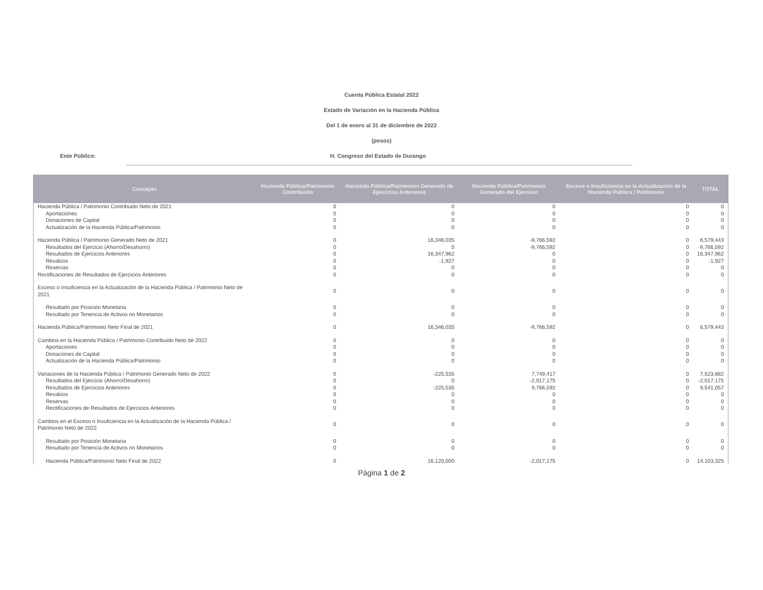Cuenta Pública Estatal 2022
Estado de Variación en la Hacienda Pública
Del 1 de enero al 31 de diciembre de 2022
(pesos)
Ente Público: H. Congreso del Estado de Durango
| Concepto | Hacienda Pública/Patrimonio Contribuido | Hacienda Pública/Patrimonio Generado de Ejercicios Anteriores | Hacienda Pública/Patrimonio Generado del Ejercicio | Exceso o Insuficiencia en la Actualización de la Hacienda Pública / Patrimonio | TOTAL |
| --- | --- | --- | --- | --- | --- |
| Hacienda Pública / Patrimonio Contribuido Neto de 2021 | 0 | 0 | 0 | 0 | 0 |
| Aportaciones | 0 | 0 | 0 | 0 | 0 |
| Donaciones de Capital | 0 | 0 | 0 | 0 | 0 |
| Actualización de la Hacienda Pública/Patrimonio | 0 | 0 | 0 | 0 | 0 |
| Hacienda Pública / Patrimonio Generado Neto de 2021 | 0 | 16,346,035 | -9,766,592 | 0 | 6,579,443 |
| Resultados del Ejercicio (Ahorro/Desahorro) | 0 | 0 | -9,766,592 | 0 | -9,766,592 |
| Resultados de Ejercicios Anteriores | 0 | 16,347,962 | 0 | 0 | 16,347,962 |
| Revalúos | 0 | -1,927 | 0 | 0 | -1,927 |
| Reservas | 0 | 0 | 0 | 0 | 0 |
| Rectificaciones de Resultados de Ejercicios Anteriores | 0 | 0 | 0 | 0 | 0 |
| Exceso o Insuficiencia en la Actualización de la Hacienda Pública / Patrimonio Neto de 2021 | 0 | 0 | 0 | 0 | 0 |
| Resultado por Posición Monetaria | 0 | 0 | 0 | 0 | 0 |
| Resultado por Tenencia de Activos no Monetarios | 0 | 0 | 0 | 0 | 0 |
| Hacienda Pública/Patrimonio Neto Final de 2021 | 0 | 16,346,035 | -9,766,592 | 0 | 6,579,443 |
| Cambios en la Hacienda Pública / Patrimonio Contribuido Neto de 2022 | 0 | 0 | 0 | 0 | 0 |
| Aportaciones | 0 | 0 | 0 | 0 | 0 |
| Donaciones de Capital | 0 | 0 | 0 | 0 | 0 |
| Actualización de la Hacienda Pública/Patrimonio | 0 | 0 | 0 | 0 | 0 |
| Variaciones de la Hacienda Pública / Patrimonio Generado Neto de 2022 | 0 | -225,535 | 7,749,417 | 0 | 7,523,882 |
| Resultados del Ejercicio (Ahorro/Desahorro) | 0 | 0 | -2,017,175 | 0 | -2,017,175 |
| Resultados de Ejercicios Anteriores | 0 | -225,535 | 9,766,592 | 0 | 9,541,057 |
| Revalúos | 0 | 0 | 0 | 0 | 0 |
| Reservas | 0 | 0 | 0 | 0 | 0 |
| Rectificaciones de Resultados de Ejercicios Anteriores | 0 | 0 | 0 | 0 | 0 |
| Cambios en el Exceso o Insuficiencia en la Actualización de la Hacienda Pública / Patrimonio Neto de 2022 | 0 | 0 | 0 | 0 | 0 |
| Resultado por Posición Monetaria | 0 | 0 | 0 | 0 | 0 |
| Resultado por Tenencia de Activos no Monetarios | 0 | 0 | 0 | 0 | 0 |
| Hacienda Pública/Patrimonio Neto Final de 2022 | 0 | 16,120,500 | -2,017,175 | 0 | 14,103,325 |
Página 1 de 2